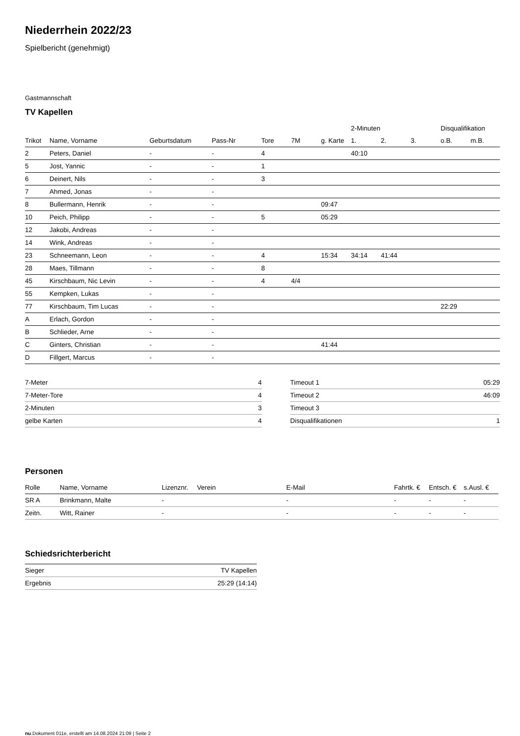Niederrhein 2022/23
Spielbericht (genehmigt)
Gastmannschaft
TV Kapellen
| | | | | | | | 2-Minuten | | | Disqualifikation | |
| --- | --- | --- | --- | --- | --- | --- | --- | --- | --- | --- | --- |
| Trikot | Name, Vorname | Geburtsdatum | Pass-Nr | Tore | 7M | g. Karte | 1. | 2. | 3. | o.B. | m.B. |
| 2 | Peters, Daniel | - | - | 4 | | | 40:10 | | | | |
| 5 | Jost, Yannic | - | - | 1 | | | | | | | |
| 6 | Deinert, Nils | - | - | 3 | | | | | | | |
| 7 | Ahmed, Jonas | - | - | | | | | | | | |
| 8 | Bullermann, Henrik | - | - | | | 09:47 | | | | | |
| 10 | Peich, Philipp | - | - | 5 | | 05:29 | | | | | |
| 12 | Jakobi, Andreas | - | - | | | | | | | | |
| 14 | Wink, Andreas | - | - | | | | | | | | |
| 23 | Schneemann, Leon | - | - | 4 | | 15:34 | 34:14 | 41:44 | | | |
| 28 | Maes, Tillmann | - | - | 8 | | | | | | | |
| 45 | Kirschbaum, Nic Levin | - | - | 4 | 4/4 | | | | | | |
| 55 | Kempken, Lukas | - | - | | | | | | | | |
| 77 | Kirschbaum, Tim Lucas | - | - | | | | | | | 22:29 | |
| A | Erlach, Gordon | - | - | | | | | | | | |
| B | Schlieder, Arne | - | - | | | | | | | | |
| C | Ginters, Christian | - | - | | | 41:44 | | | | | |
| D | Fillgert, Marcus | - | - | | | | | | | | |
| 7-Meter | 4 |
| 7-Meter-Tore | 4 |
| 2-Minuten | 3 |
| gelbe Karten | 4 |
| Timeout 1 | 05:29 |
| Timeout 2 | 46:09 |
| Timeout 3 | |
| Disqualifikationen | 1 |
Personen
| Rolle | Name, Vorname | Lizenznr. | Verein | E-Mail | Fahrtk. € | Entsch. € | s.Ausl. € |
| --- | --- | --- | --- | --- | --- | --- | --- |
| SR A | Brinkmann, Malte | - | | - | - | - | - |
| Zeitn. | Witt, Rainer | - | | - | - | - | - |
Schiedsrichterbericht
| Sieger | TV Kapellen |
| Ergebnis | 25:29 (14:14) |
nu.Dokument 011e, erstellt am 14.08.2024 21:09 | Seite 2